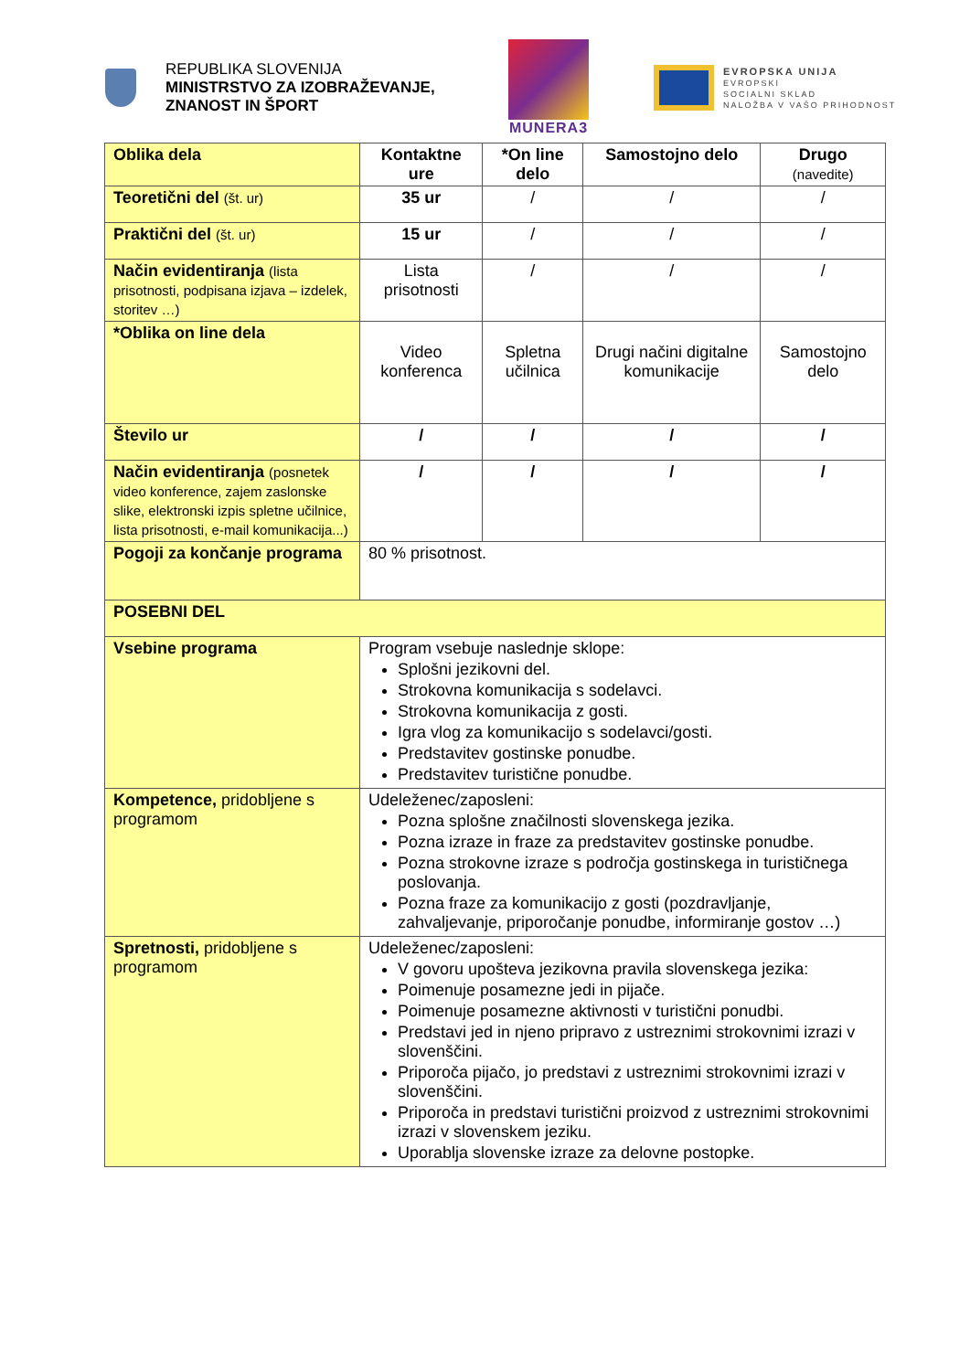REPUBLIKA SLOVENIJA
MINISTRSTVO ZA IZOBRAŽEVANJE,
ZNANOST IN ŠPORT
MUNERA3
EVROPSKA UNIJA
EVROPSKI
SOCIALNI SKLAD
NALOŽBA V VAŠO PRIHODNOST
| Oblika dela | Kontaktne ure | *On line delo | Samostojno delo | Drugo (navedite) |
| Teoretični del (št. ur) | 35 ur | / | / | / |
| Praktični del (št. ur) | 15 ur | / | / | / |
| Način evidentiranja (lista prisotnosti, podpisana izjava – izdelek, storitev …) | Lista prisotnosti | / | / | / |
| *Oblika on line dela | Video konferenca | Spletna učilnica | Drugi načini digitalne komunikacije | Samostojno delo |
| Število ur | / | / | / | / |
| Način evidentiranja (posnetek video konference, zajem zaslonske slike, elektronski izpis spletne učilnice, lista prisotnosti, e-mail komunikacija...) | / | / | / | / |
| Pogoji za končanje programa | 80 % prisotnost. | | | |
| POSEBNI DEL | | | | |
| Vsebine programa | Program vsebuje naslednje sklope: Splošni jezikovni del. Strokovna komunikacija s sodelavci. Strokovna komunikacija z gosti. Igra vlog za komunikacijo s sodelavci/gosti. Predstavitev gostinske ponudbe. Predstavitev turistične ponudbe. | | | |
| Kompetence, pridobljene s programom | Udeleženec/zaposleni: Pozna splošne značilnosti slovenskega jezika. Pozna izraze in fraze za predstavitev gostinske ponudbe. Pozna strokovne izraze s področja gostinskega in turističnega poslovanja. Pozna fraze za komunikacijo z gosti (pozdravljanje, zahvaljevanje, priporočanje ponudbe, informiranje gostov …) | | | |
| Spretnosti, pridobljene s programom | Udeleženec/zaposleni: V govoru upošteva jezikovna pravila slovenskega jezika: Poimenuje posamezne jedi in pijače. Poimenuje posamezne aktivnosti v turistični ponudbi. Predstavi jed in njeno pripravo z ustreznimi strokovnimi izrazi v slovenščini. Priporoča pijačo, jo predstavi z ustreznimi strokovnimi izrazi v slovenščini. Priporoča in predstavi turistični proizvod z ustreznimi strokovnimi izrazi v slovenskem jeziku. Uporablja slovenske izraze za delovne postopke. | | | |